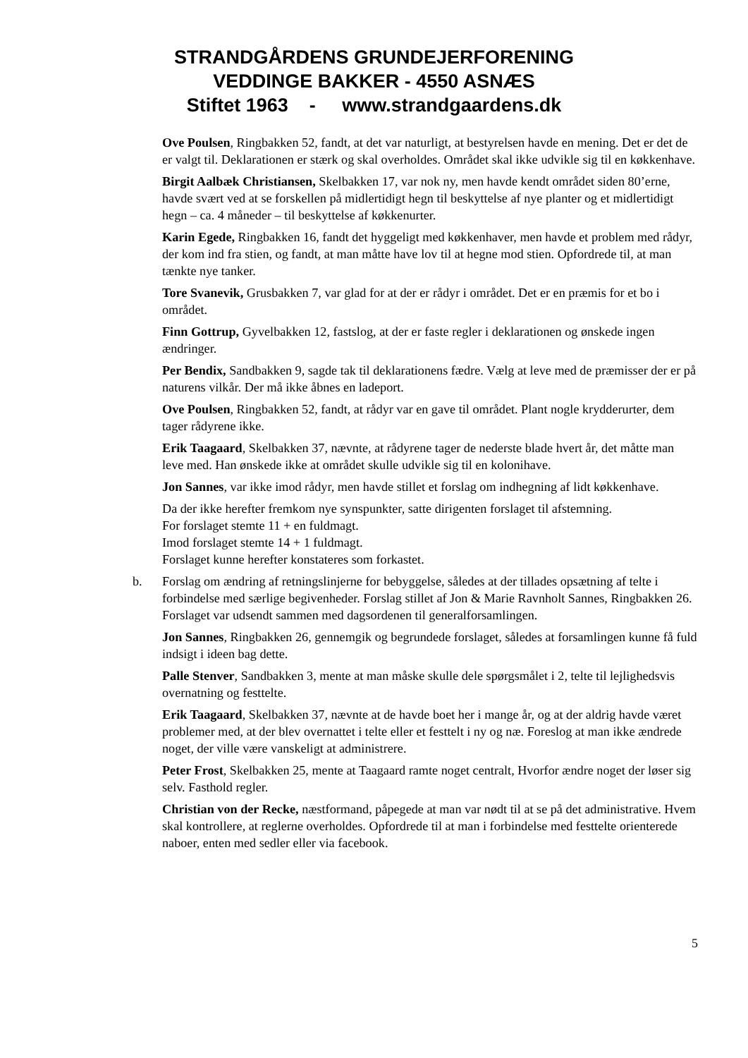STRANDGÅRDENS GRUNDEJERFORENING
VEDDINGE BAKKER - 4550 ASNÆS
Stiftet 1963 - www.strandgaardens.dk
Ove Poulsen, Ringbakken 52, fandt, at det var naturligt, at bestyrelsen havde en mening. Det er det de er valgt til. Deklarationen er stærk og skal overholdes. Området skal ikke udvikle sig til en køkkenhave.
Birgit Aalbæk Christiansen, Skelbakken 17, var nok ny, men havde kendt området siden 80’erne, havde svært ved at se forskellen på midlertidigt hegn til beskyttelse af nye planter og et midlertidigt hegn – ca. 4 måneder – til beskyttelse af køkkenurter.
Karin Egede, Ringbakken 16, fandt det hyggeligt med køkkenhaver, men havde et problem med rådyr, der kom ind fra stien, og fandt, at man måtte have lov til at hegne mod stien. Opfordrede til, at man tænkte nye tanker.
Tore Svanevik, Grusbakken 7, var glad for at der er rådyr i området. Det er en præmis for et bo i området.
Finn Gottrup, Gyvelbakken 12, fastslog, at der er faste regler i deklarationen og ønskede ingen ændringer.
Per Bendix, Sandbakken 9, sagde tak til deklarationens fædre. Vælg at leve med de præmisser der er på naturens vilkår. Der må ikke åbnes en ladeport.
Ove Poulsen, Ringbakken 52, fandt, at rådyr var en gave til området. Plant nogle krydderurter, dem tager rådyrene ikke.
Erik Taagaard, Skelbakken 37, nævnte, at rådyrene tager de nederste blade hvert år, det måtte man leve med. Han ønskede ikke at området skulle udvikle sig til en kolonihave.
Jon Sannes, var ikke imod rådyr, men havde stillet et forslag om indhegning af lidt køkkenhave.
Da der ikke herefter fremkom nye synspunkter, satte dirigenten forslaget til afstemning.
For forslaget stemte 11 + en fuldmagt.
Imod forslaget stemte 14 + 1 fuldmagt.
Forslaget kunne herefter konstateres som forkastet.
b. Forslag om ændring af retningslinjerne for bebyggelse, således at der tillades opsætning af telte i forbindelse med særlige begivenheder. Forslag stillet af Jon & Marie Ravnholt Sannes, Ringbakken 26. Forslaget var udsendt sammen med dagsordenen til generalforsamlingen.
Jon Sannes, Ringbakken 26, gennemgik og begrundede forslaget, således at forsamlingen kunne få fuld indsigt i ideen bag dette.
Palle Stenver, Sandbakken 3, mente at man måske skulle dele spørgsmålet i 2, telte til lejlighedsvis overnatning og festtelte.
Erik Taagaard, Skelbakken 37, nævnte at de havde boet her i mange år, og at der aldrig havde været problemer med, at der blev overnattet i telte eller et festtelt i ny og næ. Foreslog at man ikke ændrede noget, der ville være vanskeligt at administrere.
Peter Frost, Skelbakken 25, mente at Taagaard ramte noget centralt, Hvorfor ændre noget der løser sig selv. Fasthold regler.
Christian von der Recke, næstformand, påpegede at man var nødt til at se på det administrative. Hvem skal kontrollere, at reglerne overholdes. Opfordrede til at man i forbindelse med festtelte orienterede naboer, enten med sedler eller via facebook.
5